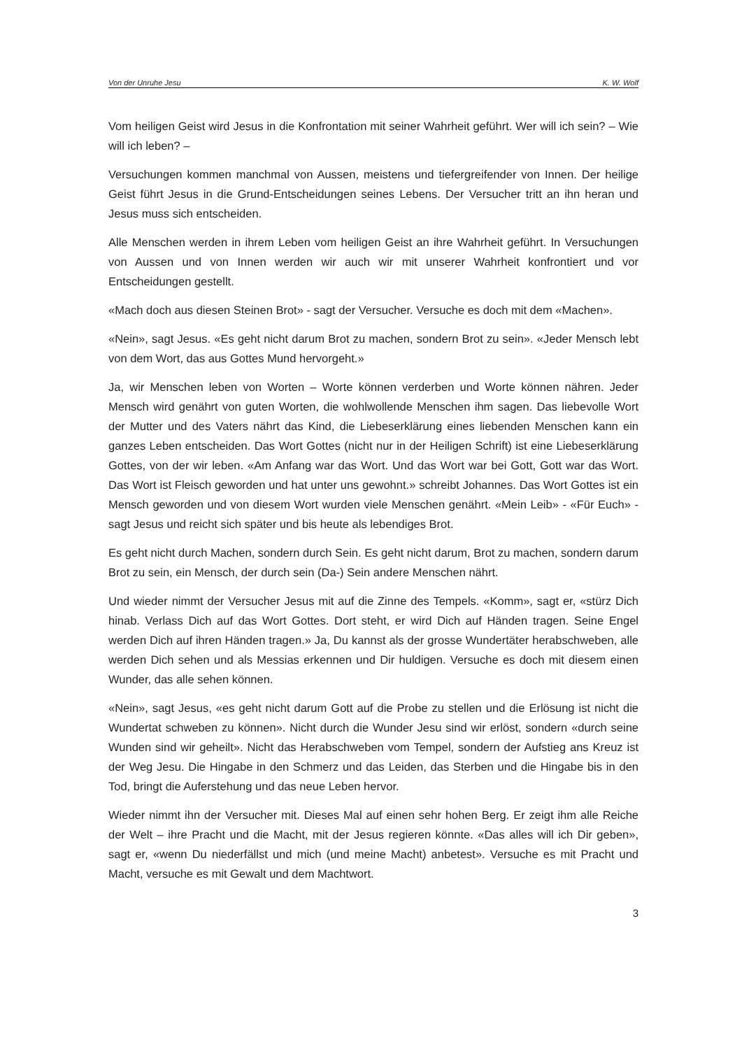Von der Unruhe Jesu K. W. Wolf
Vom heiligen Geist wird Jesus in die Konfrontation mit seiner Wahrheit geführt. Wer will ich sein? – Wie will ich leben? –
Versuchungen kommen manchmal von Aussen, meistens und tiefergreifender von Innen. Der heilige Geist führt Jesus in die Grund-Entscheidungen seines Lebens. Der Versucher tritt an ihn heran und Jesus muss sich entscheiden.
Alle Menschen werden in ihrem Leben vom heiligen Geist an ihre Wahrheit geführt. In Versuchungen von Aussen und von Innen werden wir auch wir mit unserer Wahrheit konfrontiert und vor Entscheidungen gestellt.
«Mach doch aus diesen Steinen Brot» - sagt der Versucher. Versuche es doch mit dem «Machen».
«Nein», sagt Jesus. «Es geht nicht darum Brot zu machen, sondern Brot zu sein». «Jeder Mensch lebt von dem Wort, das aus Gottes Mund hervorgeht.»
Ja, wir Menschen leben von Worten – Worte können verderben und Worte können nähren. Jeder Mensch wird genährt von guten Worten, die wohlwollende Menschen ihm sagen. Das liebevolle Wort der Mutter und des Vaters nährt das Kind, die Liebeserklärung eines liebenden Menschen kann ein ganzes Leben entscheiden. Das Wort Gottes (nicht nur in der Heiligen Schrift) ist eine Liebeserklärung Gottes, von der wir leben. «Am Anfang war das Wort. Und das Wort war bei Gott, Gott war das Wort. Das Wort ist Fleisch geworden und hat unter uns gewohnt.» schreibt Johannes. Das Wort Gottes ist ein Mensch geworden und von diesem Wort wurden viele Menschen genährt. «Mein Leib» - «Für Euch» - sagt Jesus und reicht sich später und bis heute als lebendiges Brot.
Es geht nicht durch Machen, sondern durch Sein. Es geht nicht darum, Brot zu machen, sondern darum Brot zu sein, ein Mensch, der durch sein (Da-) Sein andere Menschen nährt.
Und wieder nimmt der Versucher Jesus mit auf die Zinne des Tempels. «Komm», sagt er, «stürz Dich hinab. Verlass Dich auf das Wort Gottes. Dort steht, er wird Dich auf Händen tragen. Seine Engel werden Dich auf ihren Händen tragen.» Ja, Du kannst als der grosse Wundertäter herabschweben, alle werden Dich sehen und als Messias erkennen und Dir huldigen. Versuche es doch mit diesem einen Wunder, das alle sehen können.
«Nein», sagt Jesus, «es geht nicht darum Gott auf die Probe zu stellen und die Erlösung ist nicht die Wundertat schweben zu können». Nicht durch die Wunder Jesu sind wir erlöst, sondern «durch seine Wunden sind wir geheilt». Nicht das Herabschweben vom Tempel, sondern der Aufstieg ans Kreuz ist der Weg Jesu. Die Hingabe in den Schmerz und das Leiden, das Sterben und die Hingabe bis in den Tod, bringt die Auferstehung und das neue Leben hervor.
Wieder nimmt ihn der Versucher mit. Dieses Mal auf einen sehr hohen Berg. Er zeigt ihm alle Reiche der Welt – ihre Pracht und die Macht, mit der Jesus regieren könnte. «Das alles will ich Dir geben», sagt er, «wenn Du niederfällst und mich (und meine Macht) anbetest». Versuche es mit Pracht und Macht, versuche es mit Gewalt und dem Machtwort.
3